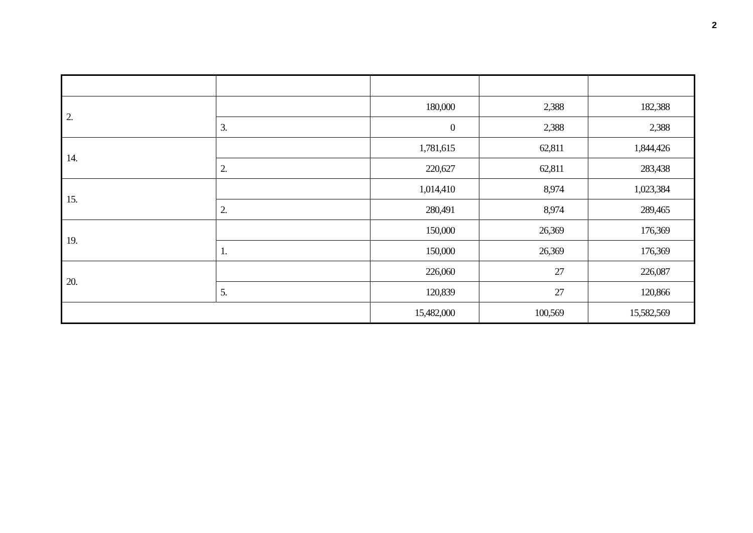2
| 2. | | 180,000 | 2,388 | 182,388 |
| | 3. | 0 | 2,388 | 2,388 |
| 14. | | 1,781,615 | 62,811 | 1,844,426 |
| | 2. | 220,627 | 62,811 | 283,438 |
| 15. | | 1,014,410 | 8,974 | 1,023,384 |
| | 2. | 280,491 | 8,974 | 289,465 |
| 19. | | 150,000 | 26,369 | 176,369 |
| | 1. | 150,000 | 26,369 | 176,369 |
| 20. | | 226,060 | 27 | 226,087 |
| | 5. | 120,839 | 27 | 120,866 |
| | | 15,482,000 | 100,569 | 15,582,569 |